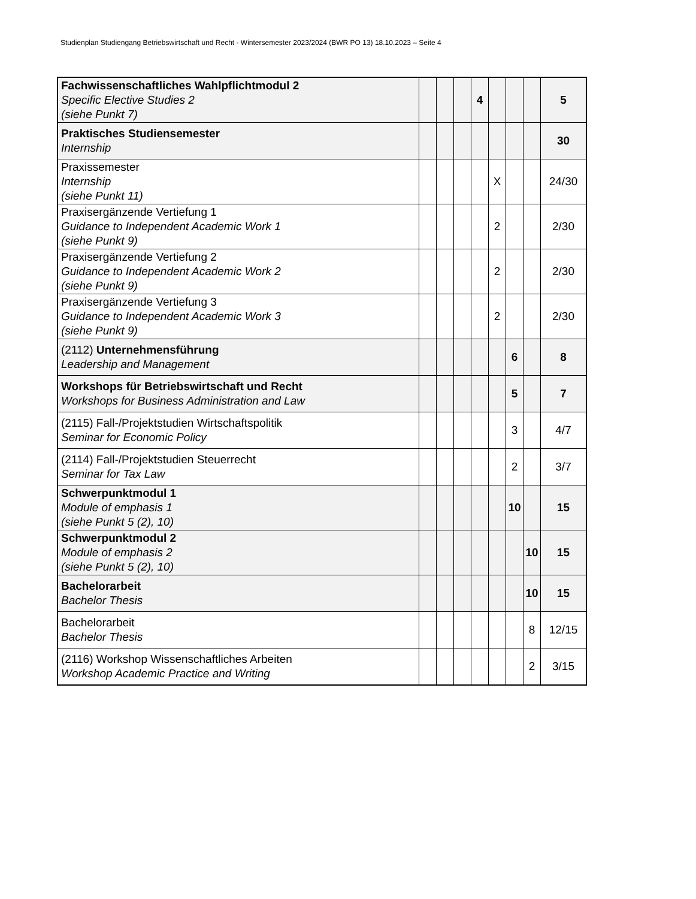Studienplan Studiengang Betriebswirtschaft und Recht - Wintersemester 2023/2024 (BWR PO 13) 18.10.2023 – Seite 4
| Fachwissenschaftliches Wahlpflichtmodul 2 Specific Elective Studies 2 (siehe Punkt 7) | | | | 4 | | | | 5 |
| Praktisches Studiensemester Internship | | | | | | | | 30 |
| Praxissemester Internship (siehe Punkt 11) | | | | | X | | | 24/30 |
| Praxisergänzende Vertiefung 1 Guidance to Independent Academic Work 1 (siehe Punkt 9) | | | | | 2 | | | 2/30 |
| Praxisergänzende Vertiefung 2 Guidance to Independent Academic Work 2 (siehe Punkt 9) | | | | | 2 | | | 2/30 |
| Praxisergänzende Vertiefung 3 Guidance to Independent Academic Work 3 (siehe Punkt 9) | | | | | 2 | | | 2/30 |
| (2112) Unternehmensführung Leadership and Management | | | | | | 6 | | 8 |
| Workshops für Betriebswirtschaft und Recht Workshops for Business Administration and Law | | | | | | 5 | | 7 |
| (2115) Fall-/Projektstudien Wirtschaftspolitik Seminar for Economic Policy | | | | | | 3 | | 4/7 |
| (2114) Fall-/Projektstudien Steuerrecht Seminar for Tax Law | | | | | | 2 | | 3/7 |
| Schwerpunktmodul 1 Module of emphasis 1 (siehe Punkt 5 (2), 10) | | | | | | 10 | | 15 |
| Schwerpunktmodul 2 Module of emphasis 2 (siehe Punkt 5 (2), 10) | | | | | | | 10 | 15 |
| Bachelorarbeit Bachelor Thesis | | | | | | | 10 | 15 |
| Bachelorarbeit Bachelor Thesis | | | | | | | 8 | 12/15 |
| (2116) Workshop Wissenschaftliches Arbeiten Workshop Academic Practice and Writing | | | | | | | 2 | 3/15 |